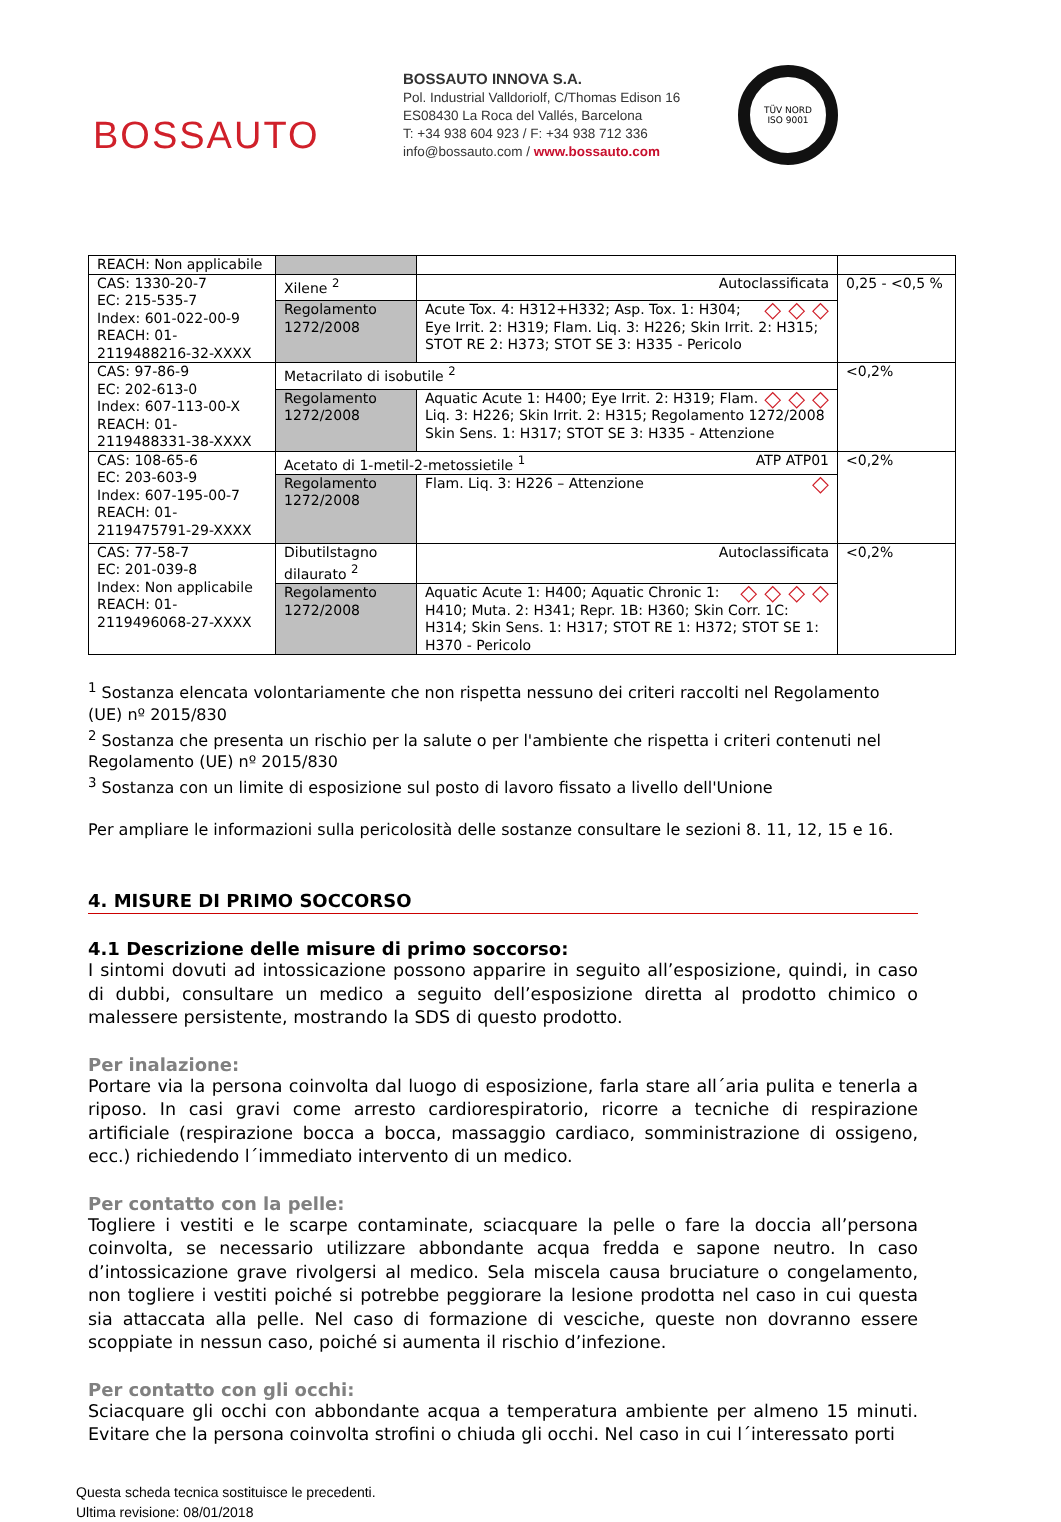BOSSAUTO
BOSSAUTO INNOVA S.A.
Pol. Industrial Valldoriolf, C/Thomas Edison 16
ES08430 La Roca del Vallés, Barcelona
T: +34 938 604 923 / F: +34 938 712 336
info@bossauto.com / www.bossauto.com
TÜV NORD
ISO 9001
| REACH: Non applicabile | | | |
| CAS: 1330-20-7 EC: 215-535-7 Index: 601-022-00-9 REACH: 01-2119488216-32-XXXX | Xilene <sup>2</sup> | Autoclassificata | 0,25 - <0,5 % |
| | Regolamento 1272/2008 | ◇ ◇ ◇ Acute Tox. 4: H312+H332; Asp. Tox. 1: H304; Eye Irrit. 2: H319; Flam. Liq. 3: H226; Skin Irrit. 2: H315; STOT RE 2: H373; STOT SE 3: H335 - Pericolo | |
| CAS: 97-86-9 EC: 202-613-0 Index: 607-113-00-X REACH: 01-2119488331-38-XXXX | Metacrilato di isobutile <sup>2</sup> | | <0,2% |
| | Regolamento 1272/2008 | ◇ ◇ ◇ Aquatic Acute 1: H400; Eye Irrit. 2: H319; Flam. Liq. 3: H226; Skin Irrit. 2: H315; Regolamento 1272/2008 Skin Sens. 1: H317; STOT SE 3: H335 - Attenzione | |
| CAS: 108-65-6 EC: 203-603-9 Index: 607-195-00-7 REACH: 01-2119475791-29-XXXX | Acetato di 1-metil-2-metossietile <sup>1</sup> ATP ATP01 | | <0,2% |
| | Regolamento 1272/2008 | ◇ Flam. Liq. 3: H226 – Attenzione | |
| CAS: 77-58-7 EC: 201-039-8 Index: Non applicabile REACH: 01-2119496068-27-XXXX | Dibutilstagno dilaurato <sup>2</sup> | Autoclassificata | <0,2% |
| | Regolamento 1272/2008 | ◇ ◇ ◇ ◇ Aquatic Acute 1: H400; Aquatic Chronic 1: H410; Muta. 2: H341; Repr. 1B: H360; Skin Corr. 1C: H314; Skin Sens. 1: H317; STOT RE 1: H372; STOT SE 1: H370 - Pericolo | |
<sup>1</sup> Sostanza elencata volontariamente che non rispetta nessuno dei criteri raccolti nel Regolamento (UE) nº 2015/830
<sup>2</sup> Sostanza che presenta un rischio per la salute o per l'ambiente che rispetta i criteri contenuti nel Regolamento (UE) nº 2015/830
<sup>3</sup> Sostanza con un limite di esposizione sul posto di lavoro fissato a livello dell'Unione
Per ampliare le informazioni sulla pericolosità delle sostanze consultare le sezioni 8. 11, 12, 15 e 16.
4. MISURE DI PRIMO SOCCORSO
4.1 Descrizione delle misure di primo soccorso:
I sintomi dovuti ad intossicazione possono apparire in seguito all’esposizione, quindi, in caso di dubbi, consultare un medico a seguito dell’esposizione diretta al prodotto chimico o malessere persistente, mostrando la SDS di questo prodotto.
Per inalazione:
Portare via la persona coinvolta dal luogo di esposizione, farla stare all´aria pulita e tenerla a riposo. In casi gravi come arresto cardiorespiratorio, ricorre a tecniche di respirazione artificiale (respirazione bocca a bocca, massaggio cardiaco, somministrazione di ossigeno, ecc.) richiedendo l´immediato intervento di un medico.
Per contatto con la pelle:
Togliere i vestiti e le scarpe contaminate, sciacquare la pelle o fare la doccia all’persona coinvolta, se necessario utilizzare abbondante acqua fredda e sapone neutro. In caso d’intossicazione grave rivolgersi al medico. Sela miscela causa bruciature o congelamento, non togliere i vestiti poiché si potrebbe peggiorare la lesione prodotta nel caso in cui questa sia attaccata alla pelle. Nel caso di formazione di vesciche, queste non dovranno essere scoppiate in nessun caso, poiché si aumenta il rischio d’infezione.
Per contatto con gli occhi:
Sciacquare gli occhi con abbondante acqua a temperatura ambiente per almeno 15 minuti. Evitare che la persona coinvolta strofini o chiuda gli occhi. Nel caso in cui l´interessato porti
Questa scheda tecnica sostituisce le precedenti.
Ultima revisione: 08/01/2018